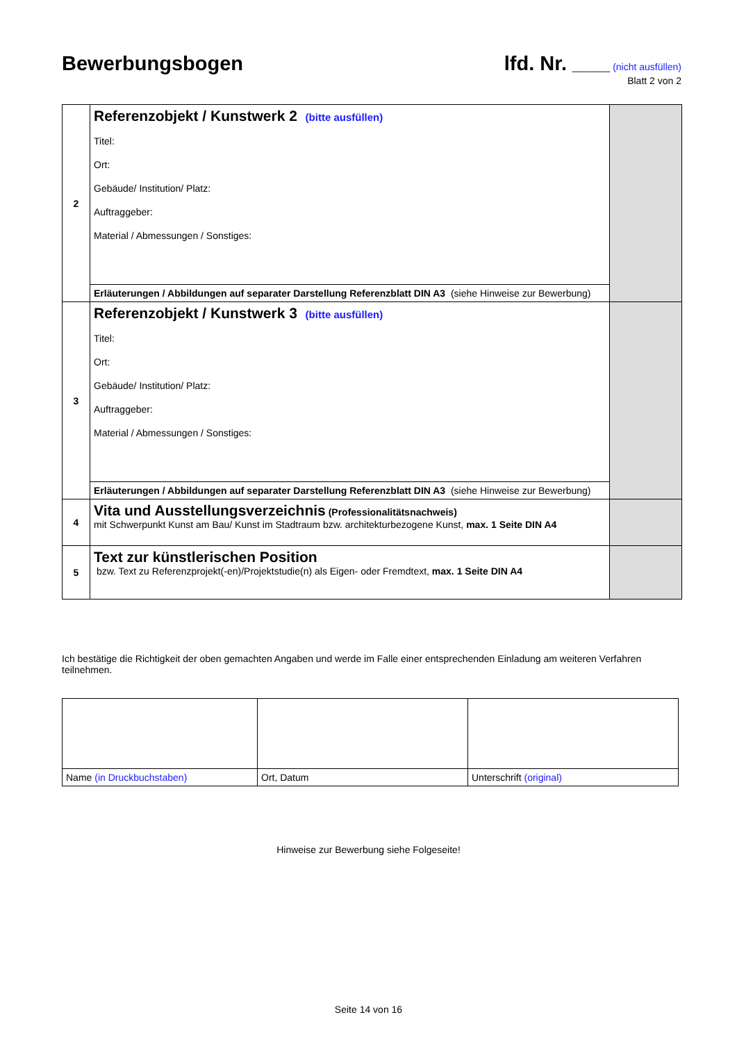Bewerbungsbogen
lfd. Nr. _______ (nicht ausfüllen)
Blatt 2 von 2
| 2 | Referenzobjekt / Kunstwerk 2 (bitte ausfüllen) Titel: Ort: Gebäude/ Institution/ Platz: Auftraggeber: Material / Abmessungen / Sonstiges: | |
| | Erläuterungen / Abbildungen auf separater Darstellung Referenzblatt DIN A3 (siehe Hinweise zur Bewerbung) | |
| 3 | Referenzobjekt / Kunstwerk 3 (bitte ausfüllen) Titel: Ort: Gebäude/ Institution/ Platz: Auftraggeber: Material / Abmessungen / Sonstiges: | |
| | Erläuterungen / Abbildungen auf separater Darstellung Referenzblatt DIN A3 (siehe Hinweise zur Bewerbung) | |
| 4 | Vita und Ausstellungsverzeichnis (Professionalitätsnachweis) mit Schwerpunkt Kunst am Bau/ Kunst im Stadtraum bzw. architekturbezogene Kunst, max. 1 Seite DIN A4 | |
| 5 | Text zur künstlerischen Position bzw. Text zu Referenzprojekt(-en)/Projektstudie(n) als Eigen- oder Fremdtext, max. 1 Seite DIN A4 | |
Ich bestätige die Richtigkeit der oben gemachten Angaben und werde im Falle einer entsprechenden Einladung am weiteren Verfahren teilnehmen.
| Name (in Druckbuchstaben) | Ort, Datum | Unterschrift (original) |
Hinweise zur Bewerbung siehe Folgeseite!
Seite 14 von 16